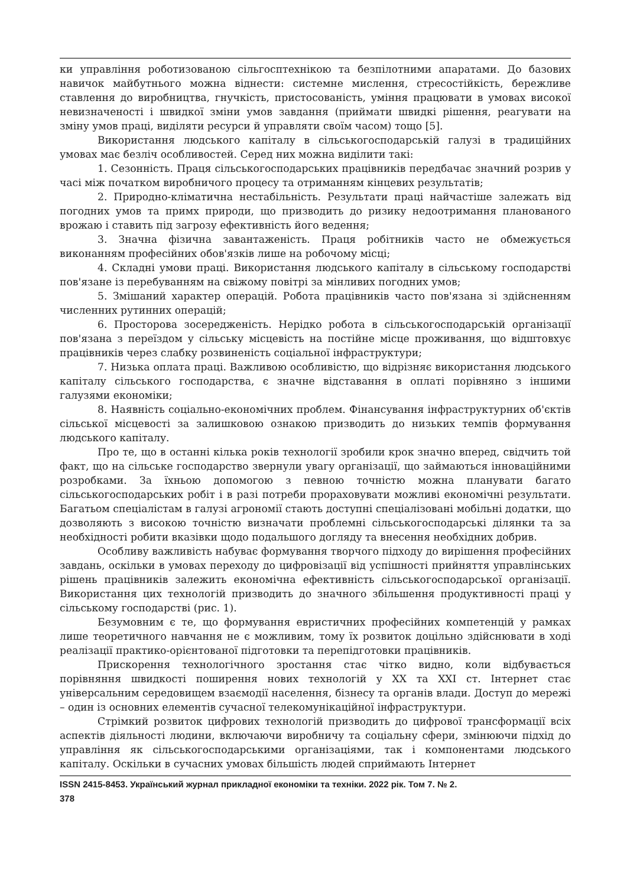ки управління роботизованою сільгосптехнікою та безпілотними апаратами. До базових навичок майбутнього можна віднести: системне мислення, стресостійкість, бережливе ставлення до виробництва, гнучкість, пристосованість, уміння працювати в умовах високої невизначеності і швидкої зміни умов завдання (приймати швидкі рішення, реагувати на зміну умов праці, виділяти ресурси й управляти своїм часом) тощо [5].
Використання людського капіталу в сільськогосподарській галузі в традиційних умовах має безліч особливостей. Серед них можна виділити такі:
1. Сезонність. Праця сільськогосподарських працівників передбачає значний розрив у часі між початком виробничого процесу та отриманням кінцевих результатів;
2. Природно-кліматична нестабільність. Результати праці найчастіше залежать від погодних умов та примх природи, що призводить до ризику недоотримання планованого врожаю і ставить під загрозу ефективність його ведення;
3. Значна фізична завантаженість. Праця робітників часто не обмежується виконанням професійних обов'язків лише на робочому місці;
4. Складні умови праці. Використання людського капіталу в сільському господарстві пов'язане із перебуванням на свіжому повітрі за мінливих погодних умов;
5. Змішаний характер операцій. Робота працівників часто пов'язана зі здійсненням численних рутинних операцій;
6. Просторова зосередженість. Нерідко робота в сільськогосподарській організації пов'язана з переїздом у сільську місцевість на постійне місце проживання, що відштовхує працівників через слабку розвиненість соціальної інфраструктури;
7. Низька оплата праці. Важливою особливістю, що відрізняє використання людського капіталу сільського господарства, є значне відставання в оплаті порівняно з іншими галузями економіки;
8. Наявність соціально-економічних проблем. Фінансування інфраструктурних об'єктів сільської місцевості за залишковою ознакою призводить до низьких темпів формування людського капіталу.
Про те, що в останні кілька років технології зробили крок значно вперед, свідчить той факт, що на сільське господарство звернули увагу організації, що займаються інноваційними розробками. За їхньою допомогою з певною точністю можна планувати багато сільськогосподарських робіт і в разі потреби прораховувати можливі економічні результати. Багатьом спеціалістам в галузі агрономії стають доступні спеціалізовані мобільні додатки, що дозволяють з високою точністю визначати проблемні сільськогосподарські ділянки та за необхідності робити вказівки щодо подальшого догляду та внесення необхідних добрив.
Особливу важливість набуває формування творчого підходу до вирішення професійних завдань, оскільки в умовах переходу до цифровізації від успішності прийняття управлінських рішень працівників залежить економічна ефективність сільськогосподарської організації. Використання цих технологій призводить до значного збільшення продуктивності праці у сільському господарстві (рис. 1).
Безумовним є те, що формування евристичних професійних компетенцій у рамках лише теоретичного навчання не є можливим, тому їх розвиток доцільно здійснювати в ході реалізації практико-орієнтованої підготовки та перепідготовки працівників.
Прискорення технологічного зростання стає чітко видно, коли відбувається порівняння швидкості поширення нових технологій у XX та XXI ст. Інтернет стає універсальним середовищем взаємодії населення, бізнесу та органів влади. Доступ до мережі – один із основних елементів сучасної телекомунікаційної інфраструктури.
Стрімкий розвиток цифрових технологій призводить до цифрової трансформації всіх аспектів діяльності людини, включаючи виробничу та соціальну сфери, змінюючи підхід до управління як сільськогосподарськими організаціями, так і компонентами людського капіталу. Оскільки в сучасних умовах більшість людей сприймають Інтернет
ISSN 2415-8453. Український журнал прикладної економіки та техніки. 2022 рік. Том 7. № 2.
378